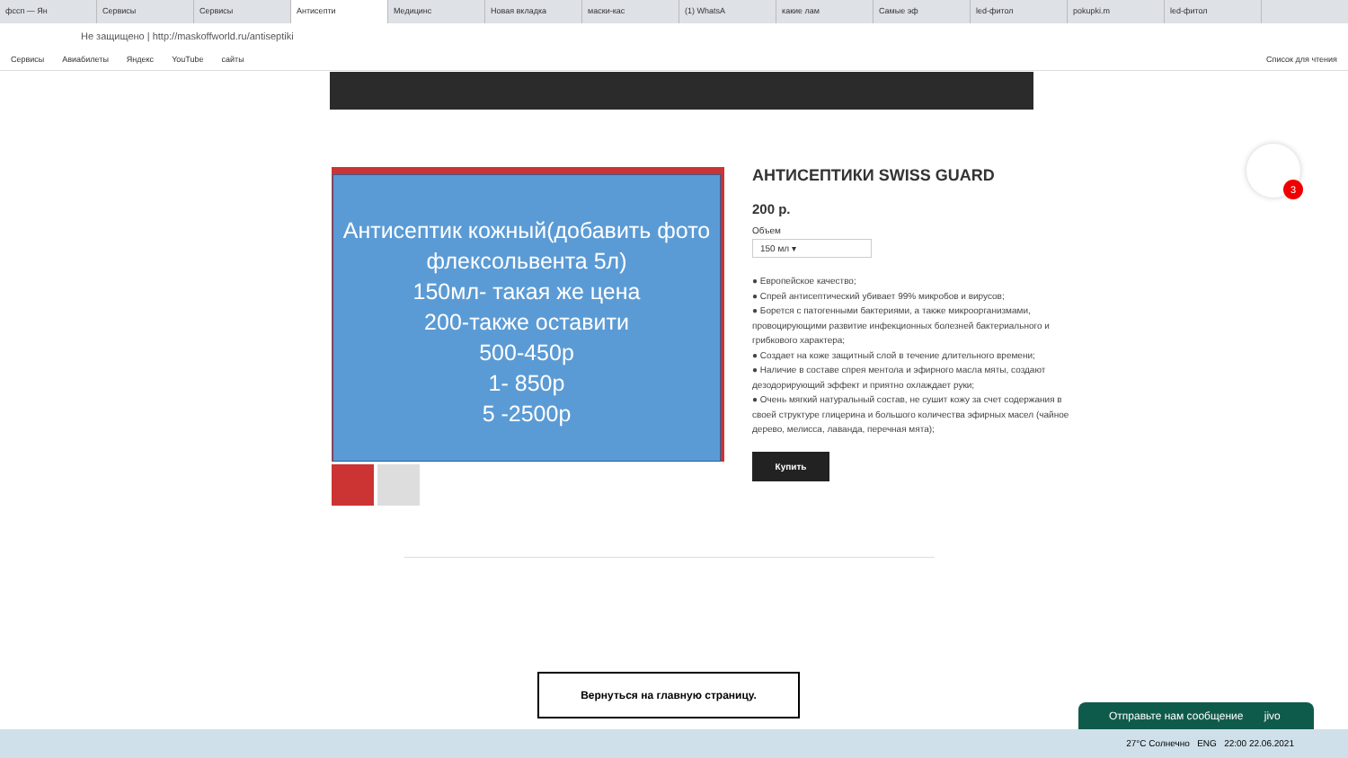фссп — Ян Сервисы Сервисы Антисепти Медицинс Новая вкладка маски-кас (1) WhatsA какие лам Самые эф led-фитол pokupki.m led-фитол
Не защищено | http://maskoffworld.ru/antiseptiki
Сервисы Авиабилеты Яндекс YouTube сайты Список для чтения
Антисептик кожный(добавить фото флексольвента 5л)
150мл- такая же цена
200-также оставити
500-450р
1- 850р
5 -2500р
АНТИСЕПТИКИ SWISS GUARD
200 р.
Объем
150 мл ▾
● Европейское качество;
● Спрей антисептический убивает 99% микробов и вирусов;
● Борется с патогенными бактериями, а также микроорганизмами, провоцирующими развитие инфекционных болезней бактериального и грибкового характера;
● Создает на коже защитный слой в течение длительного времени;
● Наличие в составе спрея ментола и эфирного масла мяты, создают дезодорирующий эффект и приятно охлаждает руки;
● Очень мягкий натуральный состав, не сушит кожу за счет содержания в своей структуре глицерина и большого количества эфирных масел (чайное дерево, мелисса, лаванда, перечная мята);
Купить
3
Вернуться на главную страницу.
Отправьте нам сообщение jivo
27°C Солнечно ENG 22:00 22.06.2021